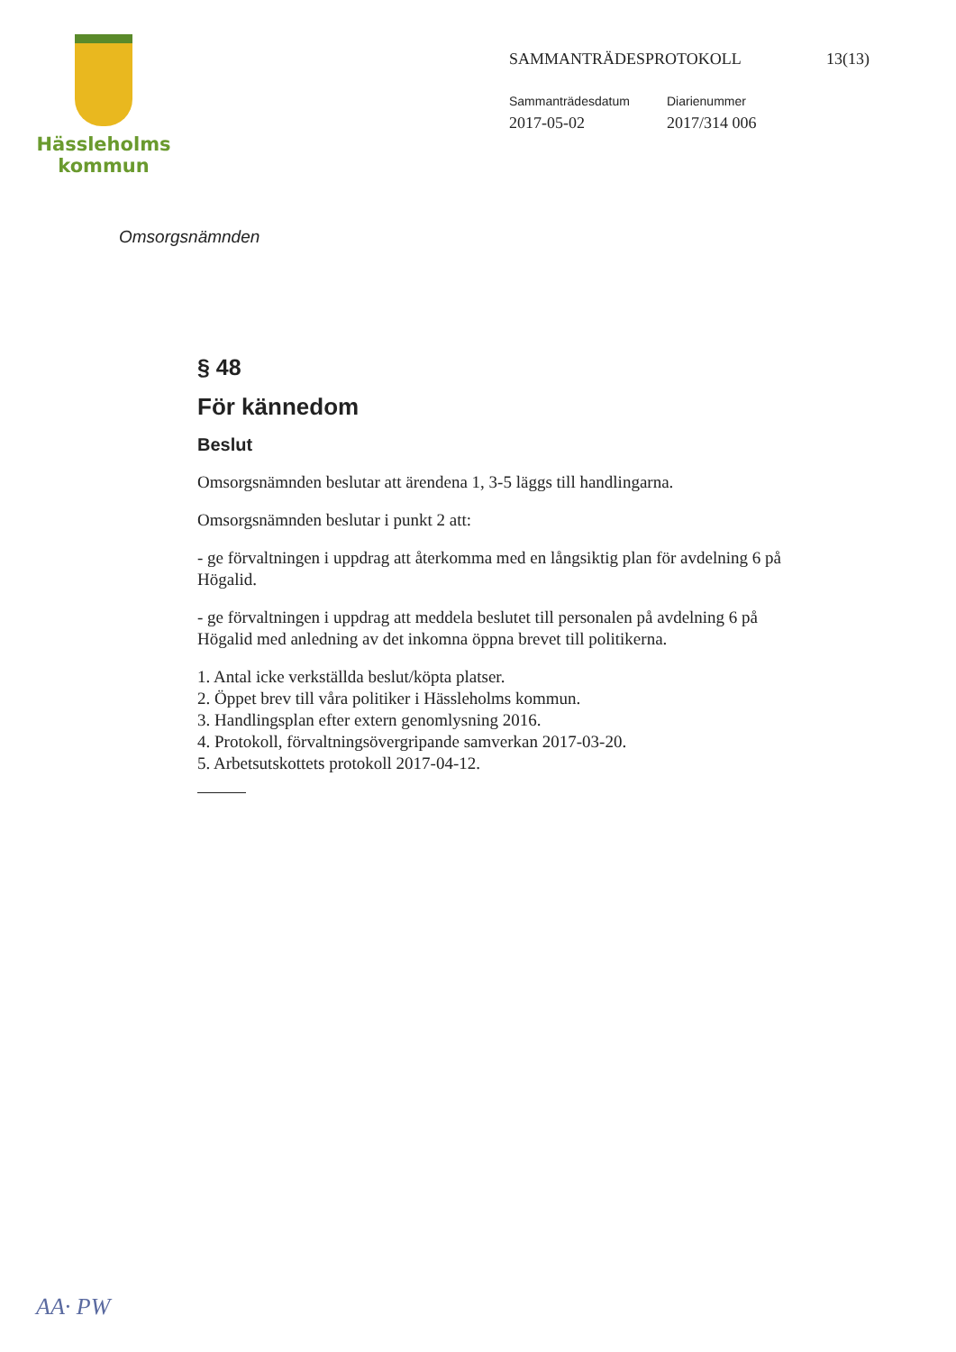Hässleholms
kommun
SAMMANTRÄDESPROTOKOLL 13(13)
Sammanträdesdatum
2017-05-02
Diarienummer
2017/314 006
Omsorgsnämnden
§ 48
För kännedom
Beslut
Omsorgsnämnden beslutar att ärendena 1, 3-5 läggs till handlingarna.
Omsorgsnämnden beslutar i punkt 2 att:
- ge förvaltningen i uppdrag att återkomma med en långsiktig plan för avdelning 6 på Högalid.
- ge förvaltningen i uppdrag att meddela beslutet till personalen på avdelning 6 på Högalid med anledning av det inkomna öppna brevet till politikerna.
1. Antal icke verkställda beslut/köpta platser.
2. Öppet brev till våra politiker i Hässleholms kommun.
3. Handlingsplan efter extern genomlysning 2016.
4. Protokoll, förvaltningsövergripande samverkan 2017-03-20.
5. Arbetsutskottets protokoll 2017-04-12.
AA· PW